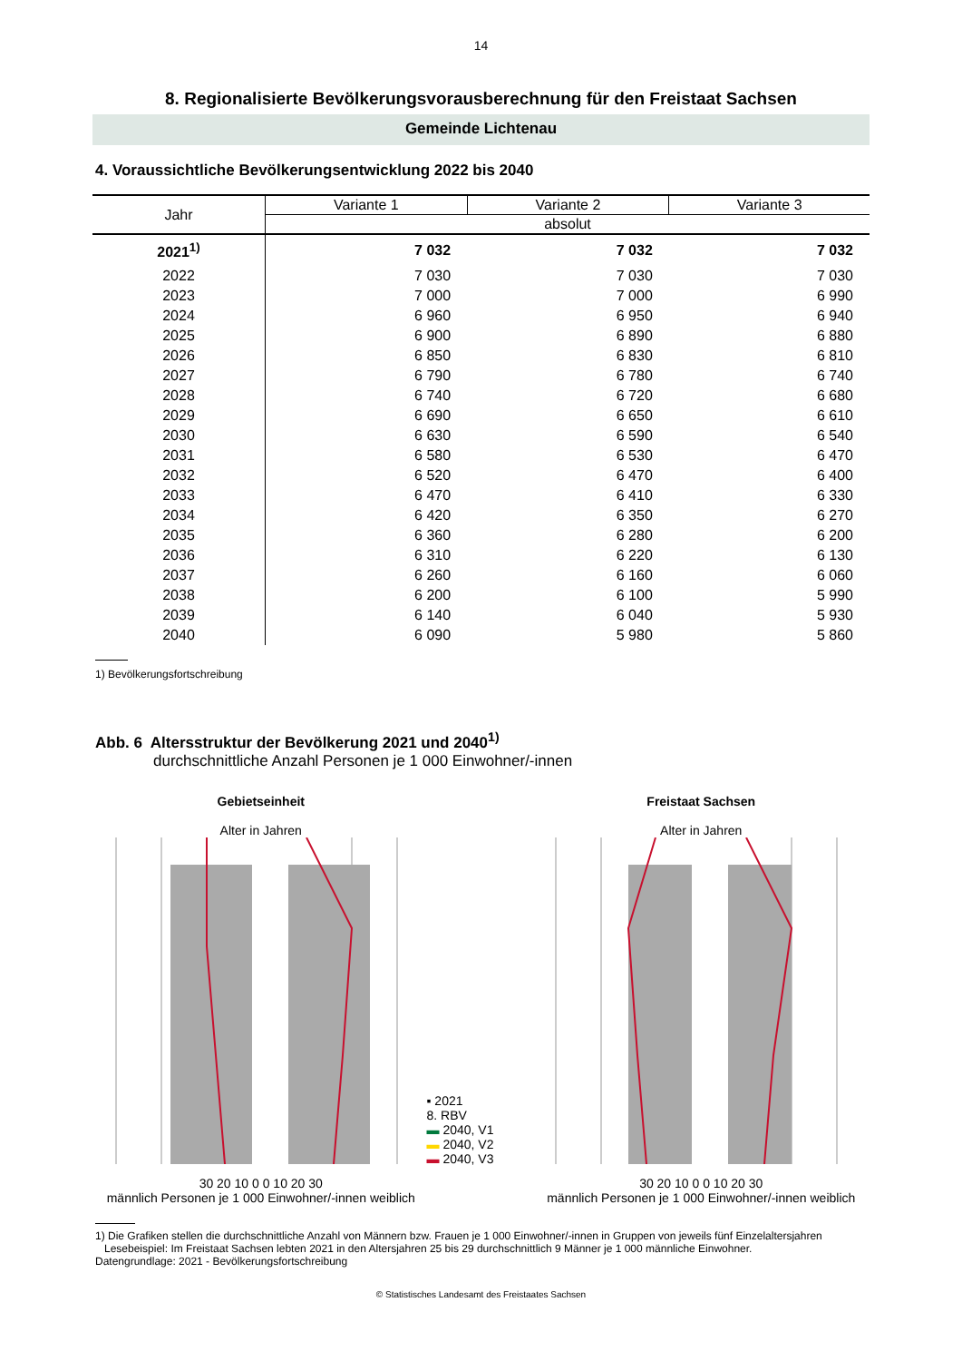14
8. Regionalisierte Bevölkerungsvorausberechnung für den Freistaat Sachsen
Gemeinde Lichtenau
4. Voraussichtliche Bevölkerungsentwicklung 2022 bis 2040
| Jahr | Variante 1 | Variante 2 | Variante 3 |
| --- | --- | --- | --- |
| | absolut | | |
| 2021<sup>1)</sup> | 7 032 | 7 032 | 7 032 |
| 2022 | 7 030 | 7 030 | 7 030 |
| 2023 | 7 000 | 7 000 | 6 990 |
| 2024 | 6 960 | 6 950 | 6 940 |
| 2025 | 6 900 | 6 890 | 6 880 |
| 2026 | 6 850 | 6 830 | 6 810 |
| 2027 | 6 790 | 6 780 | 6 740 |
| 2028 | 6 740 | 6 720 | 6 680 |
| 2029 | 6 690 | 6 650 | 6 610 |
| 2030 | 6 630 | 6 590 | 6 540 |
| 2031 | 6 580 | 6 530 | 6 470 |
| 2032 | 6 520 | 6 470 | 6 400 |
| 2033 | 6 470 | 6 410 | 6 330 |
| 2034 | 6 420 | 6 350 | 6 270 |
| 2035 | 6 360 | 6 280 | 6 200 |
| 2036 | 6 310 | 6 220 | 6 130 |
| 2037 | 6 260 | 6 160 | 6 060 |
| 2038 | 6 200 | 6 100 | 5 990 |
| 2039 | 6 140 | 6 040 | 5 930 |
| 2040 | 6 090 | 5 980 | 5 860 |
1) Bevölkerungsfortschreibung
Abb. 6 Altersstruktur der Bevölkerung 2021 und 2040<sup>1)</sup>
durchschnittliche Anzahl Personen je 1 000 Einwohner/-innen
Gebietseinheit
Alter in Jahren
30 20 10 0 0 10 20 30
männlich Personen je 1 000 Einwohner/-innen weiblich
▪ 2021
8. RBV
▬ 2040, V1
▬ 2040, V2
▬ 2040, V3
Freistaat Sachsen
Alter in Jahren
30 20 10 0 0 10 20 30
männlich Personen je 1 000 Einwohner/-innen weiblich
1) Die Grafiken stellen die durchschnittliche Anzahl von Männern bzw. Frauen je 1 000 Einwohner/-innen in Gruppen von jeweils fünf Einzelaltersjahren
Lesebeispiel: Im Freistaat Sachsen lebten 2021 in den Altersjahren 25 bis 29 durchschnittlich 9 Männer je 1 000 männliche Einwohner.
Datengrundlage: 2021 - Bevölkerungsfortschreibung
© Statistisches Landesamt des Freistaates Sachsen